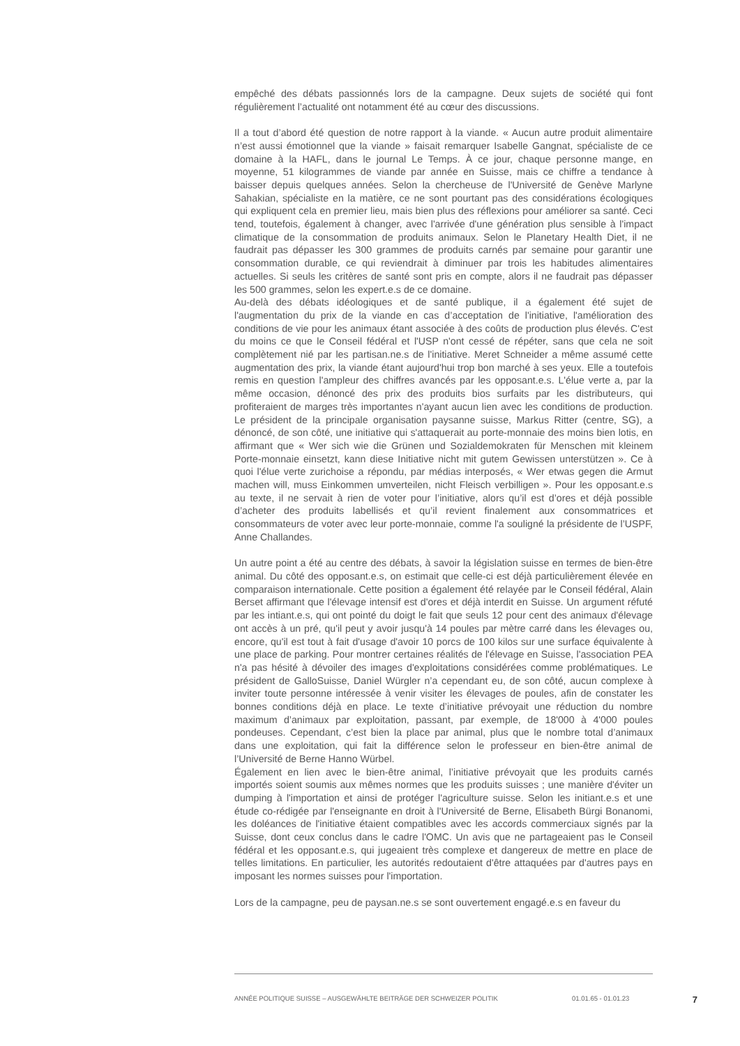empêché des débats passionnés lors de la campagne. Deux sujets de société qui font régulièrement l’actualité ont notamment été au cœur des discussions.
Il a tout d’abord été question de notre rapport à la viande. « Aucun autre produit alimentaire n’est aussi émotionnel que la viande » faisait remarquer Isabelle Gangnat, spécialiste de ce domaine à la HAFL, dans le journal Le Temps. À ce jour, chaque personne mange, en moyenne, 51 kilogrammes de viande par année en Suisse, mais ce chiffre a tendance à baisser depuis quelques années. Selon la chercheuse de l'Université de Genève Marlyne Sahakian, spécialiste en la matière, ce ne sont pourtant pas des considérations écologiques qui expliquent cela en premier lieu, mais bien plus des réflexions pour améliorer sa santé. Ceci tend, toutefois, également à changer, avec l'arrivée d'une génération plus sensible à l'impact climatique de la consommation de produits animaux. Selon le Planetary Health Diet, il ne faudrait pas dépasser les 300 grammes de produits carnés par semaine pour garantir une consommation durable, ce qui reviendrait à diminuer par trois les habitudes alimentaires actuelles. Si seuls les critères de santé sont pris en compte, alors il ne faudrait pas dépasser les 500 grammes, selon les expert.e.s de ce domaine.
Au-delà des débats idéologiques et de santé publique, il a également été sujet de l'augmentation du prix de la viande en cas d’acceptation de l'initiative, l'amélioration des conditions de vie pour les animaux étant associée à des coûts de production plus élevés. C'est du moins ce que le Conseil fédéral et l'USP n'ont cessé de répéter, sans que cela ne soit complètement nié par les partisan.ne.s de l'initiative. Meret Schneider a même assumé cette augmentation des prix, la viande étant aujourd'hui trop bon marché à ses yeux. Elle a toutefois remis en question l'ampleur des chiffres avancés par les opposant.e.s. L'élue verte a, par la même occasion, dénoncé des prix des produits bios surfaits par les distributeurs, qui profiteraient de marges très importantes n'ayant aucun lien avec les conditions de production. Le président de la principale organisation paysanne suisse, Markus Ritter (centre, SG), a dénoncé, de son côté, une initiative qui s'attaquerait au porte-monnaie des moins bien lotis, en affirmant que « Wer sich wie die Grünen und Sozialdemokraten für Menschen mit kleinem Porte-monnaie einsetzt, kann diese Initiative nicht mit gutem Gewissen unterstützen ». Ce à quoi l'élue verte zurichoise a répondu, par médias interposés, « Wer etwas gegen die Armut machen will, muss Einkommen umverteilen, nicht Fleisch verbilligen ». Pour les opposant.e.s au texte, il ne servait à rien de voter pour l’initiative, alors qu’il est d’ores et déjà possible d’acheter des produits labellisés et qu’il revient finalement aux consommatrices et consommateurs de voter avec leur porte-monnaie, comme l'a souligné la présidente de l’USPF, Anne Challandes.
Un autre point a été au centre des débats, à savoir la législation suisse en termes de bien-être animal. Du côté des opposant.e.s, on estimait que celle-ci est déjà particulièrement élevée en comparaison internationale. Cette position a également été relayée par le Conseil fédéral, Alain Berset affirmant que l'élevage intensif est d'ores et déjà interdit en Suisse. Un argument réfuté par les intiant.e.s, qui ont pointé du doigt le fait que seuls 12 pour cent des animaux d'élevage ont accès à un pré, qu'il peut y avoir jusqu'à 14 poules par mètre carré dans les élevages ou, encore, qu'il est tout à fait d'usage d'avoir 10 porcs de 100 kilos sur une surface équivalente à une place de parking. Pour montrer certaines réalités de l'élevage en Suisse, l'association PEA n'a pas hésité à dévoiler des images d'exploitations considérées comme problématiques. Le président de GalloSuisse, Daniel Würgler n’a cependant eu, de son côté, aucun complexe à inviter toute personne intéressée à venir visiter les élevages de poules, afin de constater les bonnes conditions déjà en place. Le texte d’initiative prévoyait une réduction du nombre maximum d’animaux par exploitation, passant, par exemple, de 18'000 à 4'000 poules pondeuses. Cependant, c’est bien la place par animal, plus que le nombre total d’animaux dans une exploitation, qui fait la différence selon le professeur en bien-être animal de l’Université de Berne Hanno Würbel.
Également en lien avec le bien-être animal, l’initiative prévoyait que les produits carnés importés soient soumis aux mêmes normes que les produits suisses ; une manière d'éviter un dumping à l'importation et ainsi de protéger l'agriculture suisse. Selon les initiant.e.s et une étude co-rédigée par l'enseignante en droit à l'Université de Berne, Elisabeth Bürgi Bonanomi, les doléances de l'initiative étaient compatibles avec les accords commerciaux signés par la Suisse, dont ceux conclus dans le cadre l'OMC. Un avis que ne partageaient pas le Conseil fédéral et les opposant.e.s, qui jugeaient très complexe et dangereux de mettre en place de telles limitations. En particulier, les autorités redoutaient d'être attaquées par d'autres pays en imposant les normes suisses pour l'importation.
Lors de la campagne, peu de paysan.ne.s se sont ouvertement engagé.e.s en faveur du
ANNÉE POLITIQUE SUISSE – AUSGEWÄHLTE BEITRÄGE DER SCHWEIZER POLITIK 01.01.65 - 01.01.23 7